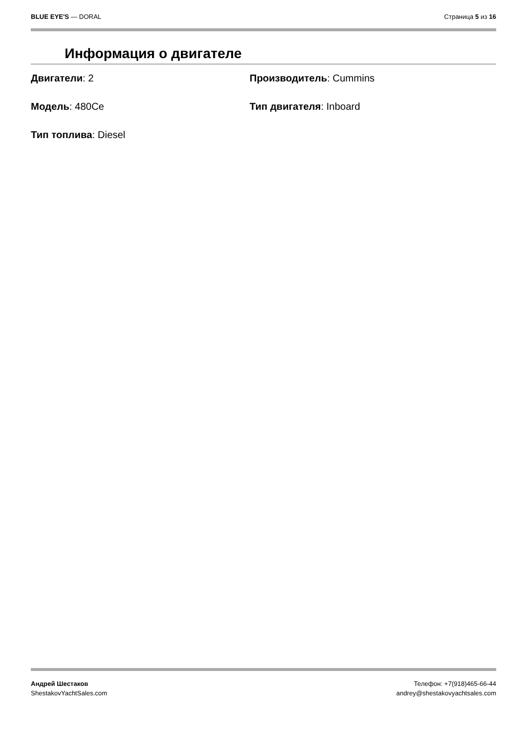BLUE EYE'S — DORAL Страница 5 из 16
Информация о двигателе
Двигатели: 2
Производитель: Cummins
Модель: 480Ce
Тип двигателя: Inboard
Тип топлива: Diesel
Андрей Шестаков
ShestakovYachtSales.com
Телефон: +7(918)465-66-44
andrey@shestakovyachtsales.com